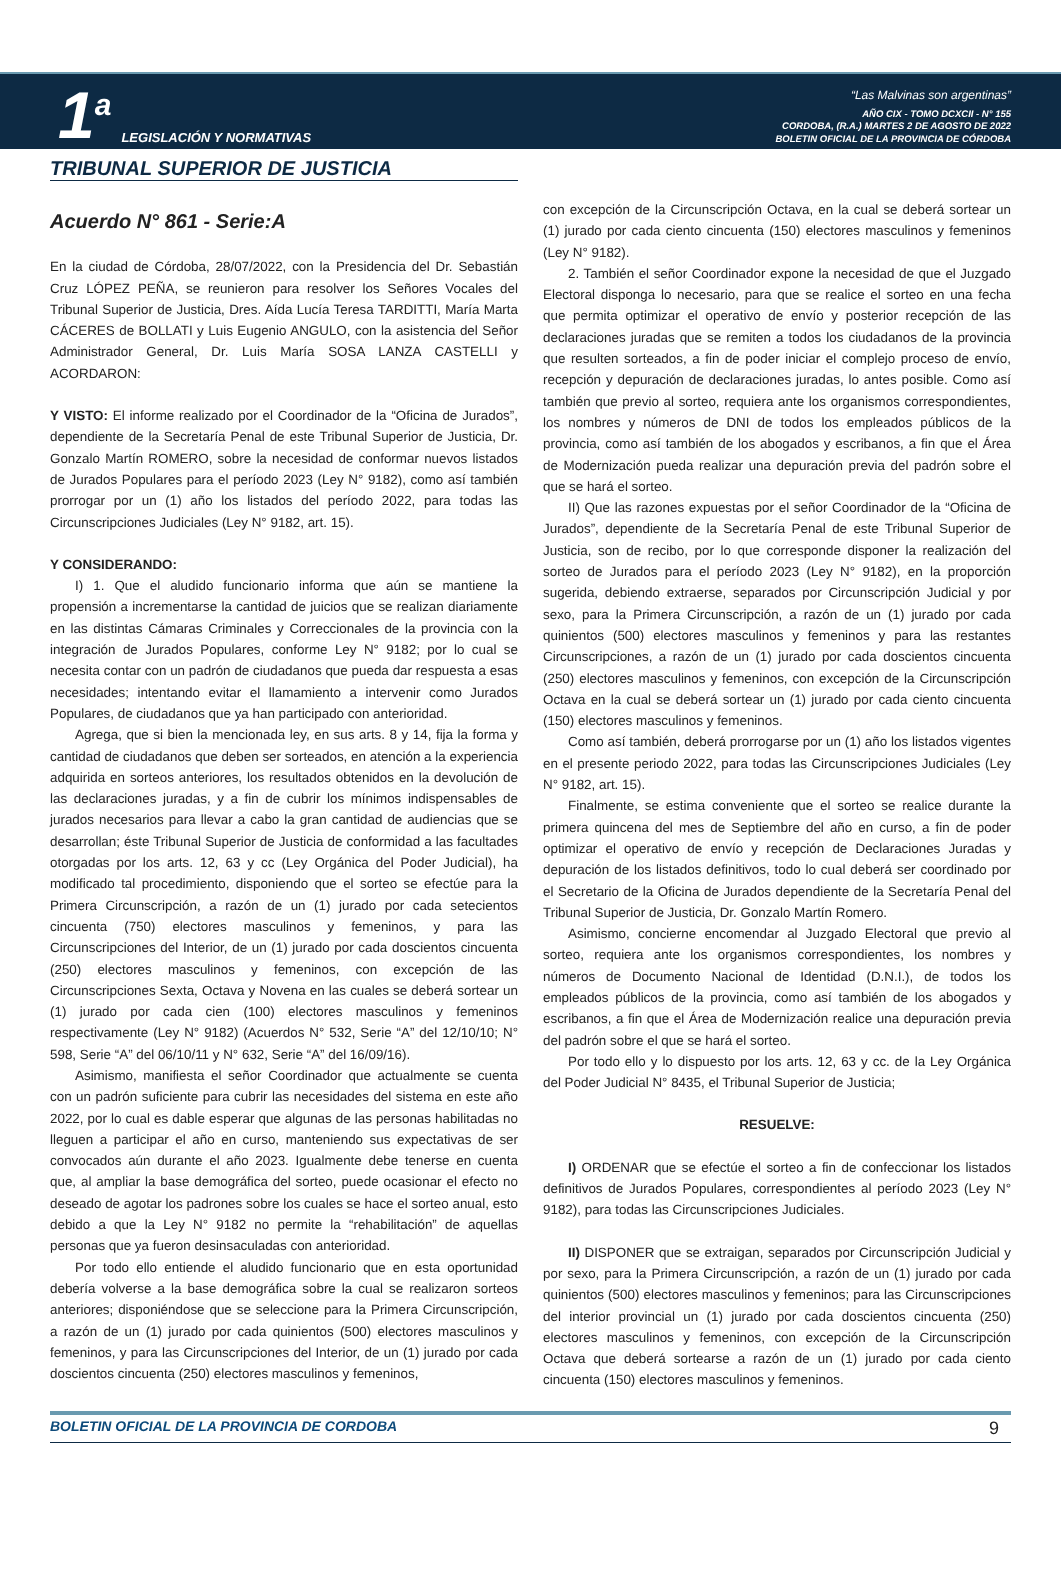1<sup>a</sup> LEGISLACIÓN Y NORMATIVAS
“Las Malvinas son argentinas”
AÑO CIX - TOMO DCXCII - N° 155
CORDOBA, (R.A.) MARTES 2 DE AGOSTO DE 2022
BOLETIN OFICIAL DE LA PROVINCIA DE CÓRDOBA
TRIBUNAL SUPERIOR DE JUSTICIA
Acuerdo N° 861 - Serie:A
En la ciudad de Córdoba, 28/07/2022, con la Presidencia del Dr. Sebastián Cruz LÓPEZ PEÑA, se reunieron para resolver los Señores Vocales del Tribunal Superior de Justicia, Dres. Aída Lucía Teresa TARDITTI, María Marta CÁCERES de BOLLATI y Luis Eugenio ANGULO, con la asistencia del Señor Administrador General, Dr. Luis María SOSA LANZA CASTELLI y ACORDARON:
Y VISTO: El informe realizado por el Coordinador de la “Oficina de Jurados”, dependiente de la Secretaría Penal de este Tribunal Superior de Justicia, Dr. Gonzalo Martín ROMERO, sobre la necesidad de conformar nuevos listados de Jurados Populares para el período 2023 (Ley N° 9182), como así también prorrogar por un (1) año los listados del período 2022, para todas las Circunscripciones Judiciales (Ley N° 9182, art. 15).
Y CONSIDERANDO:
I) 1. Que el aludido funcionario informa que aún se mantiene la propensión a incrementarse la cantidad de juicios que se realizan diariamente en las distintas Cámaras Criminales y Correccionales de la provincia con la integración de Jurados Populares, conforme Ley N° 9182; por lo cual se necesita contar con un padrón de ciudadanos que pueda dar respuesta a esas necesidades; intentando evitar el llamamiento a intervenir como Jurados Populares, de ciudadanos que ya han participado con anterioridad.
Agrega, que si bien la mencionada ley, en sus arts. 8 y 14, fija la forma y cantidad de ciudadanos que deben ser sorteados, en atención a la experiencia adquirida en sorteos anteriores, los resultados obtenidos en la devolución de las declaraciones juradas, y a fin de cubrir los mínimos indispensables de jurados necesarios para llevar a cabo la gran cantidad de audiencias que se desarrollan; éste Tribunal Superior de Justicia de conformidad a las facultades otorgadas por los arts. 12, 63 y cc (Ley Orgánica del Poder Judicial), ha modificado tal procedimiento, disponiendo que el sorteo se efectúe para la Primera Circunscripción, a razón de un (1) jurado por cada setecientos cincuenta (750) electores masculinos y femeninos, y para las Circunscripciones del Interior, de un (1) jurado por cada doscientos cincuenta (250) electores masculinos y femeninos, con excepción de las Circunscripciones Sexta, Octava y Novena en las cuales se deberá sortear un (1) jurado por cada cien (100) electores masculinos y femeninos respectivamente (Ley N° 9182) (Acuerdos N° 532, Serie “A” del 12/10/10; N° 598, Serie “A” del 06/10/11 y N° 632, Serie “A” del 16/09/16).
Asimismo, manifiesta el señor Coordinador que actualmente se cuenta con un padrón suficiente para cubrir las necesidades del sistema en este año 2022, por lo cual es dable esperar que algunas de las personas habilitadas no lleguen a participar el año en curso, manteniendo sus expectativas de ser convocados aún durante el año 2023. Igualmente debe tenerse en cuenta que, al ampliar la base demográfica del sorteo, puede ocasionar el efecto no deseado de agotar los padrones sobre los cuales se hace el sorteo anual, esto debido a que la Ley N° 9182 no permite la “rehabilitación” de aquellas personas que ya fueron desinsaculadas con anterioridad.
Por todo ello entiende el aludido funcionario que en esta oportunidad debería volverse a la base demográfica sobre la cual se realizaron sorteos anteriores; disponiéndose que se seleccione para la Primera Circunscripción, a razón de un (1) jurado por cada quinientos (500) electores masculinos y femeninos, y para las Circunscripciones del Interior, de un (1) jurado por cada doscientos cincuenta (250) electores masculinos y femeninos,
con excepción de la Circunscripción Octava, en la cual se deberá sortear un (1) jurado por cada ciento cincuenta (150) electores masculinos y femeninos (Ley N° 9182).
2. También el señor Coordinador expone la necesidad de que el Juzgado Electoral disponga lo necesario, para que se realice el sorteo en una fecha que permita optimizar el operativo de envío y posterior recepción de las declaraciones juradas que se remiten a todos los ciudadanos de la provincia que resulten sorteados, a fin de poder iniciar el complejo proceso de envío, recepción y depuración de declaraciones juradas, lo antes posible. Como así también que previo al sorteo, requiera ante los organismos correspondientes, los nombres y números de DNI de todos los empleados públicos de la provincia, como así también de los abogados y escribanos, a fin que el Área de Modernización pueda realizar una depuración previa del padrón sobre el que se hará el sorteo.
II) Que las razones expuestas por el señor Coordinador de la “Oficina de Jurados”, dependiente de la Secretaría Penal de este Tribunal Superior de Justicia, son de recibo, por lo que corresponde disponer la realización del sorteo de Jurados para el período 2023 (Ley N° 9182), en la proporción sugerida, debiendo extraerse, separados por Circunscripción Judicial y por sexo, para la Primera Circunscripción, a razón de un (1) jurado por cada quinientos (500) electores masculinos y femeninos y para las restantes Circunscripciones, a razón de un (1) jurado por cada doscientos cincuenta (250) electores masculinos y femeninos, con excepción de la Circunscripción Octava en la cual se deberá sortear un (1) jurado por cada ciento cincuenta (150) electores masculinos y femeninos.
Como así también, deberá prorrogarse por un (1) año los listados vigentes en el presente periodo 2022, para todas las Circunscripciones Judiciales (Ley N° 9182, art. 15).
Finalmente, se estima conveniente que el sorteo se realice durante la primera quincena del mes de Septiembre del año en curso, a fin de poder optimizar el operativo de envío y recepción de Declaraciones Juradas y depuración de los listados definitivos, todo lo cual deberá ser coordinado por el Secretario de la Oficina de Jurados dependiente de la Secretaría Penal del Tribunal Superior de Justicia, Dr. Gonzalo Martín Romero.
Asimismo, concierne encomendar al Juzgado Electoral que previo al sorteo, requiera ante los organismos correspondientes, los nombres y números de Documento Nacional de Identidad (D.N.I.), de todos los empleados públicos de la provincia, como así también de los abogados y escribanos, a fin que el Área de Modernización realice una depuración previa del padrón sobre el que se hará el sorteo.
Por todo ello y lo dispuesto por los arts. 12, 63 y cc. de la Ley Orgánica del Poder Judicial N° 8435, el Tribunal Superior de Justicia;
RESUELVE:
I) ORDENAR que se efectúe el sorteo a fin de confeccionar los listados definitivos de Jurados Populares, correspondientes al período 2023 (Ley N° 9182), para todas las Circunscripciones Judiciales.
II) DISPONER que se extraigan, separados por Circunscripción Judicial y por sexo, para la Primera Circunscripción, a razón de un (1) jurado por cada quinientos (500) electores masculinos y femeninos; para las Circunscripciones del interior provincial un (1) jurado por cada doscientos cincuenta (250) electores masculinos y femeninos, con excepción de la Circunscripción Octava que deberá sortearse a razón de un (1) jurado por cada ciento cincuenta (150) electores masculinos y femeninos.
BOLETIN OFICIAL DE LA PROVINCIA DE CORDOBA 9